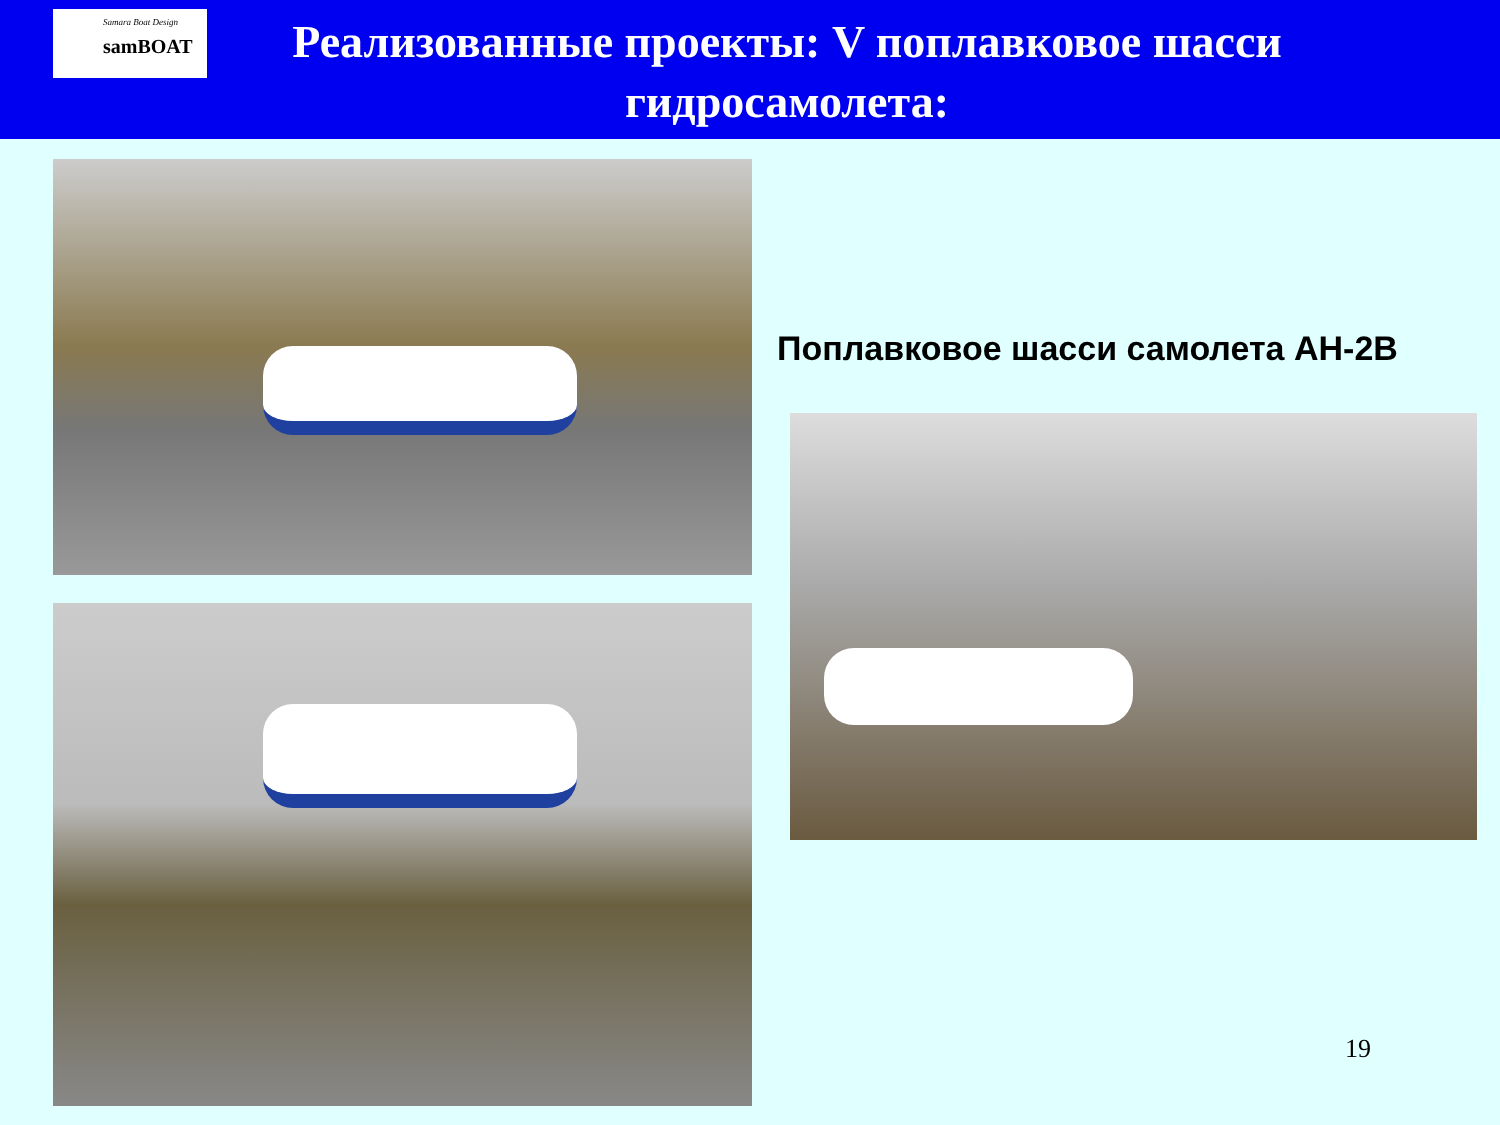Samara Boat Design
samBOAT
Реализованные проекты: V поплавковое шасси гидросамолета:
Поплавковое шасси самолета АН-2В
19